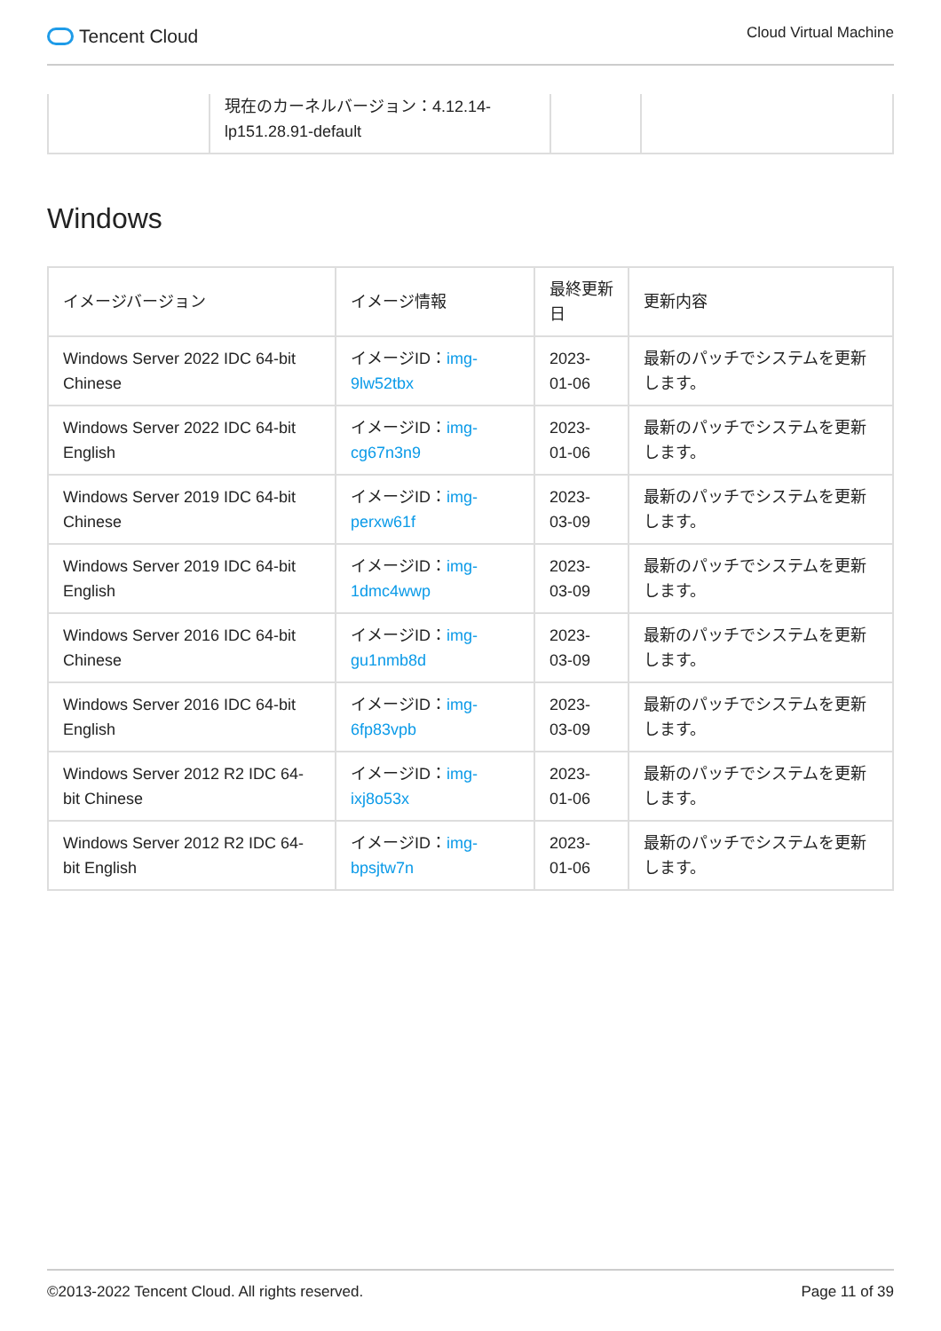Tencent Cloud
Cloud Virtual Machine
| | 現在のカーネルバージョン：4.12.14-lp151.28.91-default | | |
Windows
| イメージバージョン | イメージ情報 | 最終更新日 | 更新内容 |
| --- | --- | --- | --- |
| Windows Server 2022 IDC 64-bit Chinese | イメージID： img-9lw52tbx | 2023-01-06 | 最新のパッチでシステムを更新します。 |
| Windows Server 2022 IDC 64-bit English | イメージID： img-cg67n3n9 | 2023-01-06 | 最新のパッチでシステムを更新します。 |
| Windows Server 2019 IDC 64-bit Chinese | イメージID： img-perxw61f | 2023-03-09 | 最新のパッチでシステムを更新します。 |
| Windows Server 2019 IDC 64-bit English | イメージID： img-1dmc4wwp | 2023-03-09 | 最新のパッチでシステムを更新します。 |
| Windows Server 2016 IDC 64-bit Chinese | イメージID： img-gu1nmb8d | 2023-03-09 | 最新のパッチでシステムを更新します。 |
| Windows Server 2016 IDC 64-bit English | イメージID： img-6fp83vpb | 2023-03-09 | 最新のパッチでシステムを更新します。 |
| Windows Server 2012 R2 IDC 64-bit Chinese | イメージID： img-ixj8o53x | 2023-01-06 | 最新のパッチでシステムを更新します。 |
| Windows Server 2012 R2 IDC 64-bit English | イメージID： img-bpsjtw7n | 2023-01-06 | 最新のパッチでシステムを更新します。 |
©2013-2022 Tencent Cloud. All rights reserved. Page 11 of 39